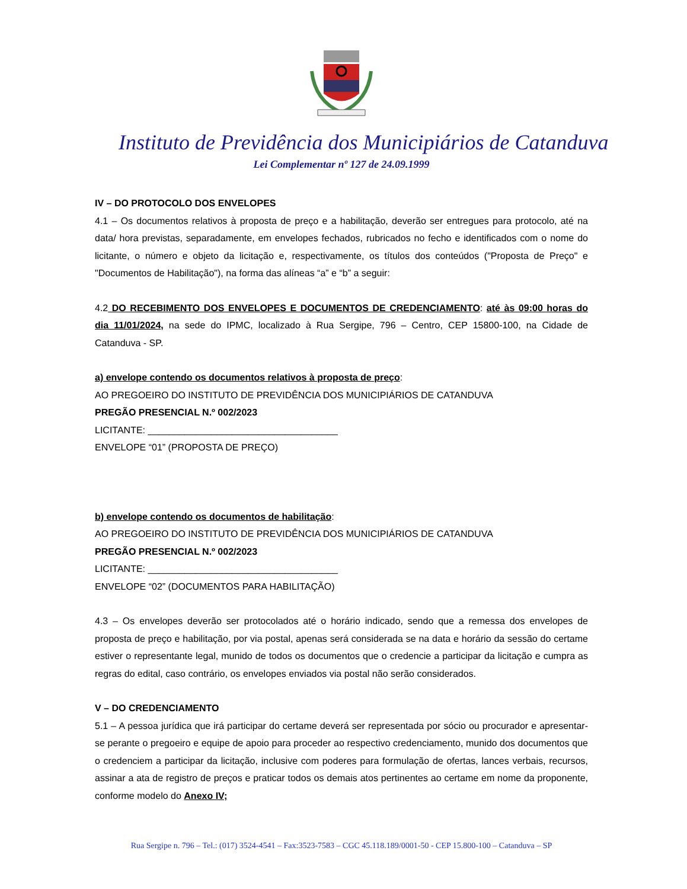Instituto de Previdência dos Municipiários de Catanduva
Lei Complementar nº 127 de 24.09.1999
IV – DO PROTOCOLO DOS ENVELOPES
4.1 – Os documentos relativos à proposta de preço e a habilitação, deverão ser entregues para protocolo, até na data/ hora previstas, separadamente, em envelopes fechados, rubricados no fecho e identificados com o nome do licitante, o número e objeto da licitação e, respectivamente, os títulos dos conteúdos ("Proposta de Preço" e "Documentos de Habilitação"), na forma das alíneas “a” e “b” a seguir:
4.2 DO RECEBIMENTO DOS ENVELOPES E DOCUMENTOS DE CREDENCIAMENTO: até às 09:00 horas do dia 11/01/2024, na sede do IPMC, localizado à Rua Sergipe, 796 – Centro, CEP 15800-100, na Cidade de Catanduva - SP.
a) envelope contendo os documentos relativos à proposta de preço:
AO PREGOEIRO DO INSTITUTO DE PREVIDÊNCIA DOS MUNICIPIÁRIOS DE CATANDUVA
PREGÃO PRESENCIAL N.º 002/2023
LICITANTE: ____________________________________
ENVELOPE “01” (PROPOSTA DE PREÇO)
b) envelope contendo os documentos de habilitação:
AO PREGOEIRO DO INSTITUTO DE PREVIDÊNCIA DOS MUNICIPIÁRIOS DE CATANDUVA
PREGÃO PRESENCIAL N.º 002/2023
LICITANTE: ____________________________________
ENVELOPE “02” (DOCUMENTOS PARA HABILITAÇÃO)
4.3 – Os envelopes deverão ser protocolados até o horário indicado, sendo que a remessa dos envelopes de proposta de preço e habilitação, por via postal, apenas será considerada se na data e horário da sessão do certame estiver o representante legal, munido de todos os documentos que o credencie a participar da licitação e cumpra as regras do edital, caso contrário, os envelopes enviados via postal não serão considerados.
V – DO CREDENCIAMENTO
5.1 – A pessoa jurídica que irá participar do certame deverá ser representada por sócio ou procurador e apresentar-se perante o pregoeiro e equipe de apoio para proceder ao respectivo credenciamento, munido dos documentos que o credenciem a participar da licitação, inclusive com poderes para formulação de ofertas, lances verbais, recursos, assinar a ata de registro de preços e praticar todos os demais atos pertinentes ao certame em nome da proponente, conforme modelo do Anexo IV;
Rua Sergipe n. 796 – Tel.: (017) 3524-4541 – Fax:3523-7583 – CGC 45.118.189/0001-50 - CEP 15.800-100 – Catanduva – SP